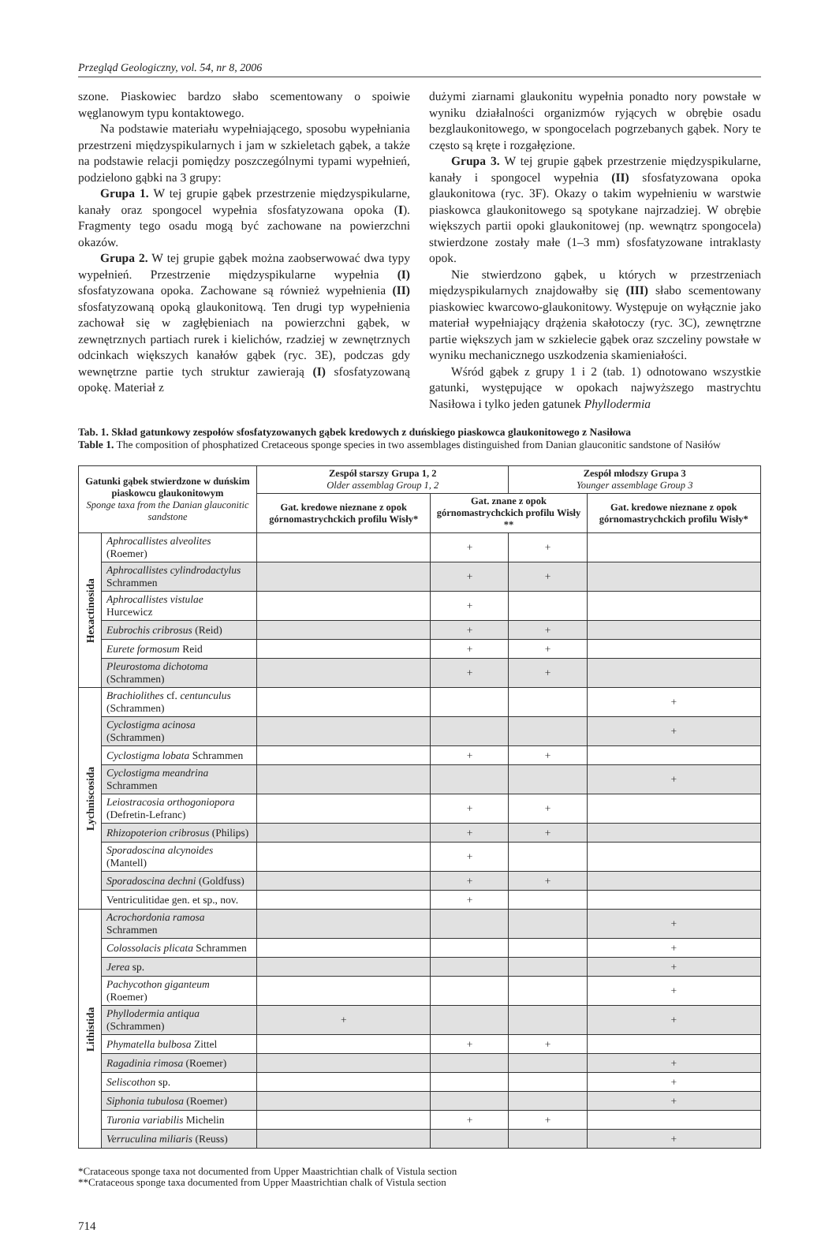Przegląd Geologiczny, vol. 54, nr 8, 2006
szone. Piaskowiec bardzo słabo scementowany o spoiwie węglanowym typu kontaktowego.
Na podstawie materiału wypełniającego, sposobu wypełniania przestrzeni międzyspikularnych i jam w szkieletach gąbek, a także na podstawie relacji pomiędzy poszczególnymi typami wypełnień, podzielono gąbki na 3 grupy:
Grupa 1. W tej grupie gąbek przestrzenie międzyspikularne, kanały oraz spongocel wypełnia sfosfatyzowana opoka (I). Fragmenty tego osadu mogą być zachowane na powierzchni okazów.
Grupa 2. W tej grupie gąbek można zaobserwować dwa typy wypełnień. Przestrzenie międzyspikularne wypełnia (I) sfosfatyzowana opoka. Zachowane są również wypełnienia (II) sfosfatyzowaną opoką glaukonitową. Ten drugi typ wypełnienia zachował się w zagłębieniach na powierzchni gąbek, w zewnętrznych partiach rurek i kielichów, rzadziej w zewnętrznych odcinkach większych kanałów gąbek (ryc. 3E), podczas gdy wewnętrzne partie tych struktur zawierają (I) sfosfatyzowaną opokę. Materiał z
dużymi ziarnami glaukonitu wypełnia ponadto nory powstałe w wyniku działalności organizmów ryjących w obrębie osadu bezglaukonitowego, w spongocelach pogrzebanych gąbek. Nory te często są kręte i rozgałęzione.
Grupa 3. W tej grupie gąbek przestrzenie międzyspikularne, kanały i spongocel wypełnia (II) sfosfatyzowana opoka glaukonitowa (ryc. 3F). Okazy o takim wypełnieniu w warstwie piaskowca glaukonitowego są spotykane najrzadziej. W obrębie większych partii opoki glaukonitowej (np. wewnątrz spongocela) stwierdzone zostały małe (1–3 mm) sfosfatyzowane intraklasty opok.
Nie stwierdzono gąbek, u których w przestrzeniach międzyspikularnych znajdowałby się (III) słabo scementowany piaskowiec kwarcowo-glaukonitowy. Występuje on wyłącznie jako materiał wypełniający drążenia skałotoczy (ryc. 3C), zewnętrzne partie większych jam w szkielecie gąbek oraz szczeliny powstałe w wyniku mechanicznego uszkodzenia skamieniałości.
Wśród gąbek z grupy 1 i 2 (tab. 1) odnotowano wszystkie gatunki, występujące w opokach najwyższego mastrychtu Nasiłowa i tylko jeden gatunek Phyllodermia
Tab. 1. Skład gatunkowy zespołów sfosfatyzowanych gąbek kredowych z duńskiego piaskowca glaukonitowego z Nasiłowa
Table 1. The composition of phosphatized Cretaceous sponge species in two assemblages distinguished from Danian glauconitic sandstone of Nasiłów
| Gatunki gąbek stwierdzone w duńskim piaskowcu glaukonitowym Sponge taxa from the Danian glauconitic sandstone | | Zespół starszy Grupa 1, 2 Older assemblag Group 1, 2 | | Zespół młodszy Grupa 3 Younger assemblage Group 3 | |
| --- | --- | --- | --- | --- | --- |
| | | Gat. kredowe nieznane z opok górnomastrychckich profilu Wisły* | Gat. znane z opok górnomastrychckich profilu Wisły ** | | Gat. kredowe nieznane z opok górnomastrychckich profilu Wisły* |
| Hexactinosida | Aphrocallistes alveolites (Roemer) | | + | + | |
| | Aphrocallistes cylindrodactylus Schrammen | | + | + | |
| | Aphrocallistes vistulae Hurcewicz | | + | | |
| | Eubrochis cribrosus (Reid) | | + | + | |
| | Eurete formosum Reid | | + | + | |
| | Pleurostoma dichotoma (Schrammen) | | + | + | |
| Lychniscosida | Brachiolithes cf. centunculus (Schrammen) | | | | + |
| | Cyclostigma acinosa (Schrammen) | | | | + |
| | Cyclostigma lobata Schrammen | | + | + | |
| | Cyclostigma meandrina Schrammen | | | | + |
| | Leiostracosia orthogoniopora (Defretin-Lefranc) | | + | + | |
| | Rhizopoterion cribrosus (Philips) | | + | + | |
| | Sporadoscina alcynoides (Mantell) | | + | | |
| | Sporadoscina dechni (Goldfuss) | | + | + | |
| | Ventriculitidae gen. et sp., nov. | | + | | |
| Lithistida | Acrochordonia ramosa Schrammen | | | | + |
| | Colossolacis plicata Schrammen | | | | + |
| | Jerea sp. | | | | + |
| | Pachycothon giganteum (Roemer) | | | | + |
| | Phyllodermia antiqua (Schrammen) | + | | | + |
| | Phymatella bulbosa Zittel | | + | + | |
| | Ragadinia rimosa (Roemer) | | | | + |
| | Seliscothon sp. | | | | + |
| | Siphonia tubulosa (Roemer) | | | | + |
| | Turonia variabilis Michelin | | + | + | |
| | Verruculina miliaris (Reuss) | | | | + |
*Crataceous sponge taxa not documented from Upper Maastrichtian chalk of Vistula section
**Crataceous sponge taxa documented from Upper Maastrichtian chalk of Vistula section
714